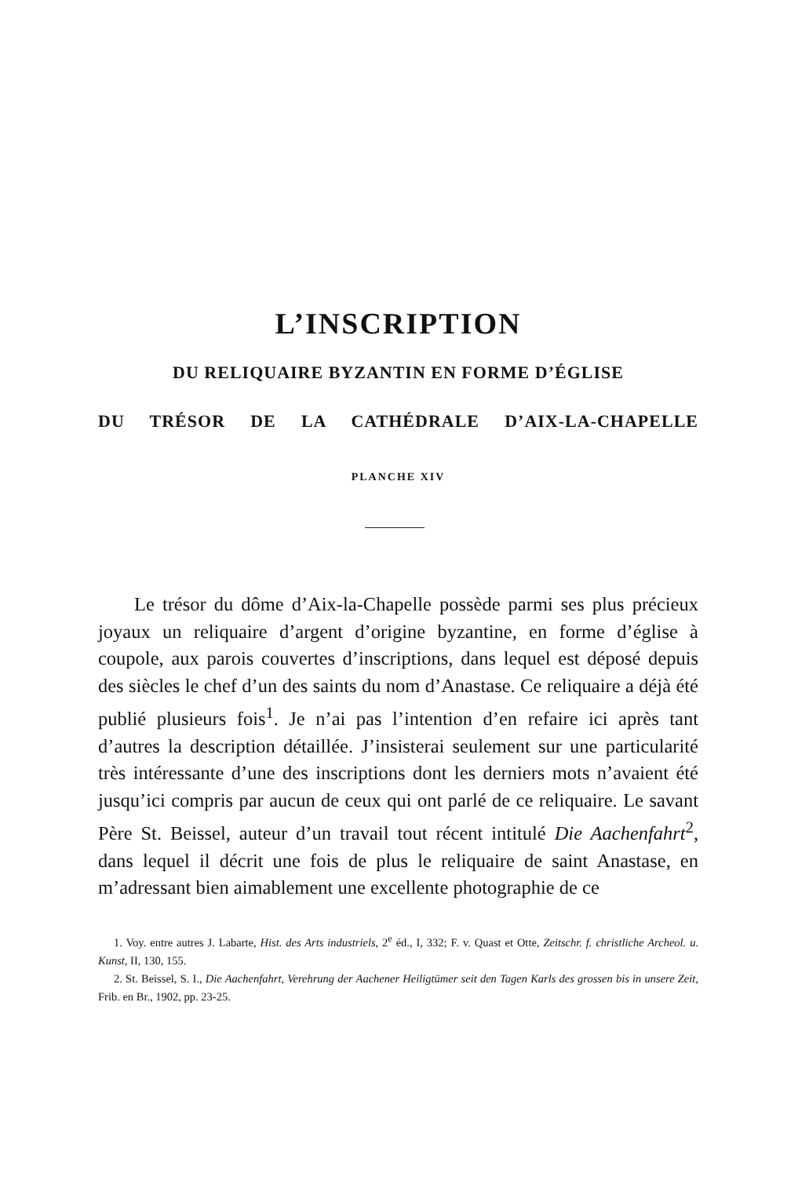L’INSCRIPTION
DU RELIQUAIRE BYZANTIN EN FORME D’ÉGLISE
DU TRÉSOR DE LA CATHÉDRALE D’AIX-LA-CHAPELLE
PLANCHE XIV
Le trésor du dôme d’Aix-la-Chapelle possède parmi ses plus précieux joyaux un reliquaire d’argent d’origine byzantine, en forme d’église à coupole, aux parois couvertes d’inscriptions, dans lequel est déposé depuis des siècles le chef d’un des saints du nom d’Anastase. Ce reliquaire a déjà été publié plusieurs fois<sup>1</sup>. Je n’ai pas l’intention d’en refaire ici après tant d’autres la description détaillée. J’insisterai seulement sur une particularité très intéressante d’une des inscriptions dont les derniers mots n’avaient été jusqu’ici compris par aucun de ceux qui ont parlé de ce reliquaire. Le savant Père St. Beissel, auteur d’un travail tout récent intitulé Die Aachenfahrt<sup>2</sup>, dans lequel il décrit une fois de plus le reliquaire de saint Anastase, en m’adressant bien aimablement une excellente photographie de ce
1. Voy. entre autres J. Labarte, Hist. des Arts industriels, 2<sup>e</sup> éd., I, 332; F. v. Quast et Otte, Zeitschr. f. christliche Archeol. u. Kunst, II, 130, 155.
2. St. Beissel, S. I., Die Aachenfahrt, Verehrung der Aachener Heiligtümer seit den Tagen Karls des grossen bis in unsere Zeit, Frib. en Br., 1902, pp. 23-25.